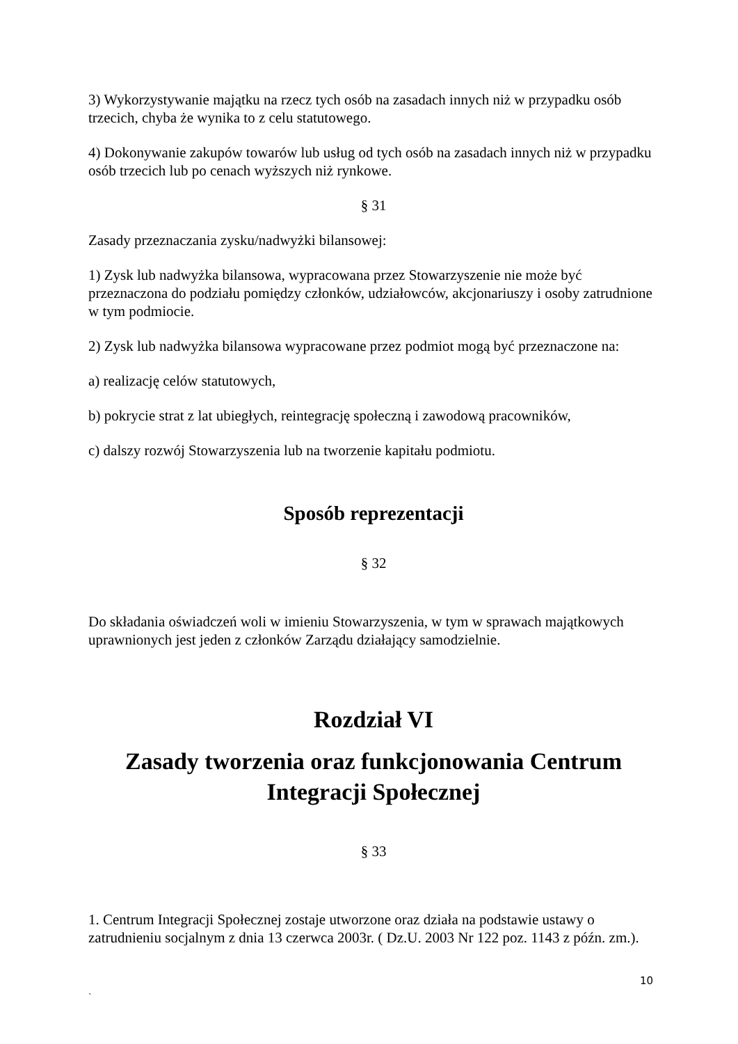3) Wykorzystywanie majątku na rzecz tych osób na zasadach innych niż w przypadku osób trzecich, chyba że wynika to z celu statutowego.
4) Dokonywanie zakupów towarów lub usług od tych osób na zasadach innych niż w przypadku osób trzecich lub po cenach wyższych niż rynkowe.
§ 31
Zasady przeznaczania zysku/nadwyżki bilansowej:
1) Zysk lub nadwyżka bilansowa, wypracowana przez Stowarzyszenie nie może być przeznaczona do podziału pomiędzy członków, udziałowców, akcjonariuszy i osoby zatrudnione w tym podmiocie.
2) Zysk lub nadwyżka bilansowa wypracowane przez podmiot mogą być przeznaczone na:
a) realizację celów statutowych,
b) pokrycie strat z lat ubiegłych, reintegrację społeczną i zawodową pracowników,
c) dalszy rozwój Stowarzyszenia lub na tworzenie kapitału podmiotu.
Sposób reprezentacji
§ 32
Do składania oświadczeń woli w imieniu Stowarzyszenia, w tym w sprawach majątkowych uprawnionych jest jeden z członków Zarządu działający samodzielnie.
Rozdział VI
Zasady tworzenia oraz funkcjonowania Centrum Integracji Społecznej
§ 33
1. Centrum Integracji Społecznej zostaje utworzone oraz działa na podstawie ustawy o zatrudnieniu socjalnym z dnia 13 czerwca 2003r. ( Dz.U. 2003 Nr 122 poz. 1143 z późn. zm.).
10
`